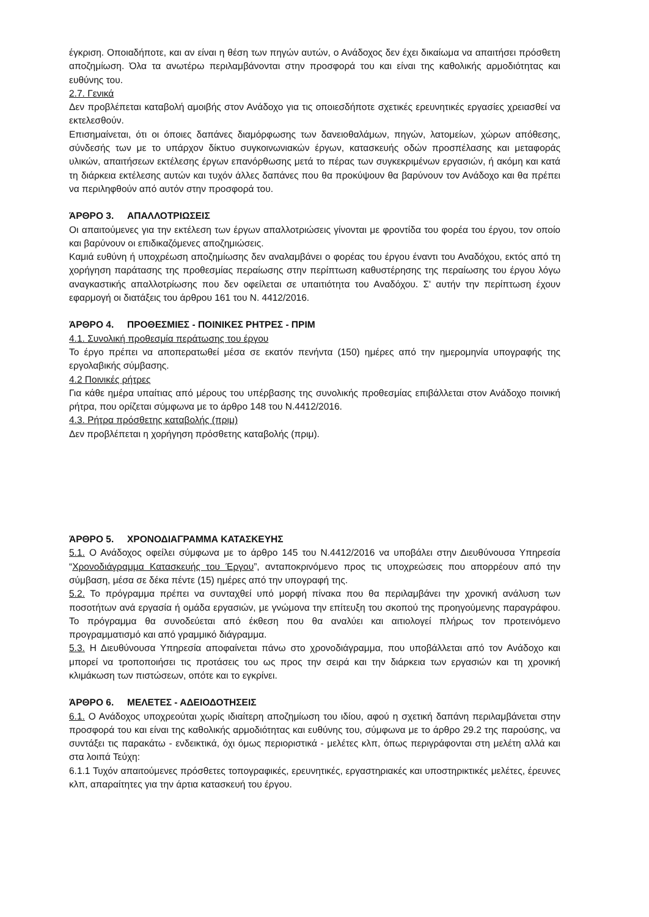έγκριση. Οποιαδήποτε, και αν είναι η θέση των πηγών αυτών, ο Ανάδοχος δεν έχει δικαίωμα να απαιτήσει πρόσθετη αποζημίωση. Όλα τα ανωτέρω περιλαμβάνονται στην προσφορά του και είναι της καθολικής αρμοδιότητας και ευθύνης του.
2.7. Γενικά
Δεν προβλέπεται καταβολή αμοιβής στον Ανάδοχο για τις οποιεσδήποτε σχετικές ερευνητικές εργασίες χρειασθεί να εκτελεσθούν.
Επισημαίνεται, ότι οι όποιες δαπάνες διαμόρφωσης των δανειοθαλάμων, πηγών, λατομείων, χώρων απόθεσης, σύνδεσής των με το υπάρχον δίκτυο συγκοινωνιακών έργων, κατασκευής οδών προσπέλασης και μεταφοράς υλικών, απαιτήσεων εκτέλεσης έργων επανόρθωσης μετά το πέρας των συγκεκριμένων εργασιών, ή ακόμη και κατά τη διάρκεια εκτέλεσης αυτών και τυχόν άλλες δαπάνες που θα προκύψουν θα βαρύνουν τον Ανάδοχο και θα πρέπει να περιληφθούν από αυτόν στην προσφορά του.
ΆΡΘΡΟ 3. ΑΠΑΛΛΟΤΡΙΩΣΕΙΣ
Οι απαιτούμενες για την εκτέλεση των έργων απαλλοτριώσεις γίνονται με φροντίδα του φορέα του έργου, τον οποίο και βαρύνουν οι επιδικαζόμενες αποζημιώσεις.
Καμιά ευθύνη ή υποχρέωση αποζημίωσης δεν αναλαμβάνει ο φορέας του έργου έναντι του Αναδόχου, εκτός από τη χορήγηση παράτασης της προθεσμίας περαίωσης στην περίπτωση καθυστέρησης της περαίωσης του έργου λόγω αναγκαστικής απαλλοτρίωσης που δεν οφείλεται σε υπαιτιότητα του Αναδόχου. Σ' αυτήν την περίπτωση έχουν εφαρμογή οι διατάξεις του άρθρου 161 του Ν. 4412/2016.
ΆΡΘΡΟ 4. ΠΡΟΘΕΣΜΙΕΣ - ΠΟΙΝΙΚΕΣ ΡΗΤΡΕΣ - ΠΡΙΜ
4.1. Συνολική προθεσμία περάτωσης του έργου
Το έργο πρέπει να αποπερατωθεί μέσα σε εκατόν πενήντα (150) ημέρες από την ημερομηνία υπογραφής της εργολαβικής σύμβασης.
4.2 Ποινικές ρήτρες
Για κάθε ημέρα υπαίτιας από μέρους του υπέρβασης της συνολικής προθεσμίας επιβάλλεται στον Ανάδοχο ποινική ρήτρα, που ορίζεται σύμφωνα με το άρθρο 148 του Ν.4412/2016.
4.3. Ρήτρα πρόσθετης καταβολής (πριμ)
Δεν προβλέπεται η χορήγηση πρόσθετης καταβολής (πριμ).
ΆΡΘΡΟ 5. ΧΡΟΝΟΔΙΑΓΡΑΜΜΑ ΚΑΤΑΣΚΕΥΗΣ
5.1. Ο Ανάδοχος οφείλει σύμφωνα με το άρθρο 145 του Ν.4412/2016 να υποβάλει στην Διευθύνουσα Υπηρεσία “Χρονοδιάγραμμα Κατασκευής του Έργου”, ανταποκρινόμενο προς τις υποχρεώσεις που απορρέουν από την σύμβαση, μέσα σε δέκα πέντε (15) ημέρες από την υπογραφή της.
5.2. Το πρόγραμμα πρέπει να συνταχθεί υπό μορφή πίνακα που θα περιλαμβάνει την χρονική ανάλυση των ποσοτήτων ανά εργασία ή ομάδα εργασιών, με γνώμονα την επίτευξη του σκοπού της προηγούμενης παραγράφου. Το πρόγραμμα θα συνοδεύεται από έκθεση που θα αναλύει και αιτιολογεί πλήρως τον προτεινόμενο προγραμματισμό και από γραμμικό διάγραμμα.
5.3. Η Διευθύνουσα Υπηρεσία αποφαίνεται πάνω στο χρονοδιάγραμμα, που υποβάλλεται από τον Ανάδοχο και μπορεί να τροποποιήσει τις προτάσεις του ως προς την σειρά και την διάρκεια των εργασιών και τη χρονική κλιμάκωση των πιστώσεων, οπότε και το εγκρίνει.
ΆΡΘΡΟ 6. ΜΕΛΕΤΕΣ - ΑΔΕΙΟΔΟΤΗΣΕΙΣ
6.1. Ο Ανάδοχος υποχρεούται χωρίς ιδιαίτερη αποζημίωση του ιδίου, αφού η σχετική δαπάνη περιλαμβάνεται στην προσφορά του και είναι της καθολικής αρμοδιότητας και ευθύνης του, σύμφωνα με το άρθρο 29.2 της παρούσης, να συντάξει τις παρακάτω - ενδεικτικά, όχι όμως περιοριστικά - μελέτες κλπ, όπως περιγράφονται στη μελέτη αλλά και στα λοιπά Τεύχη:
6.1.1 Τυχόν απαιτούμενες πρόσθετες τοπογραφικές, ερευνητικές, εργαστηριακές και υποστηρικτικές μελέτες, έρευνες κλπ, απαραίτητες για την άρτια κατασκευή του έργου.